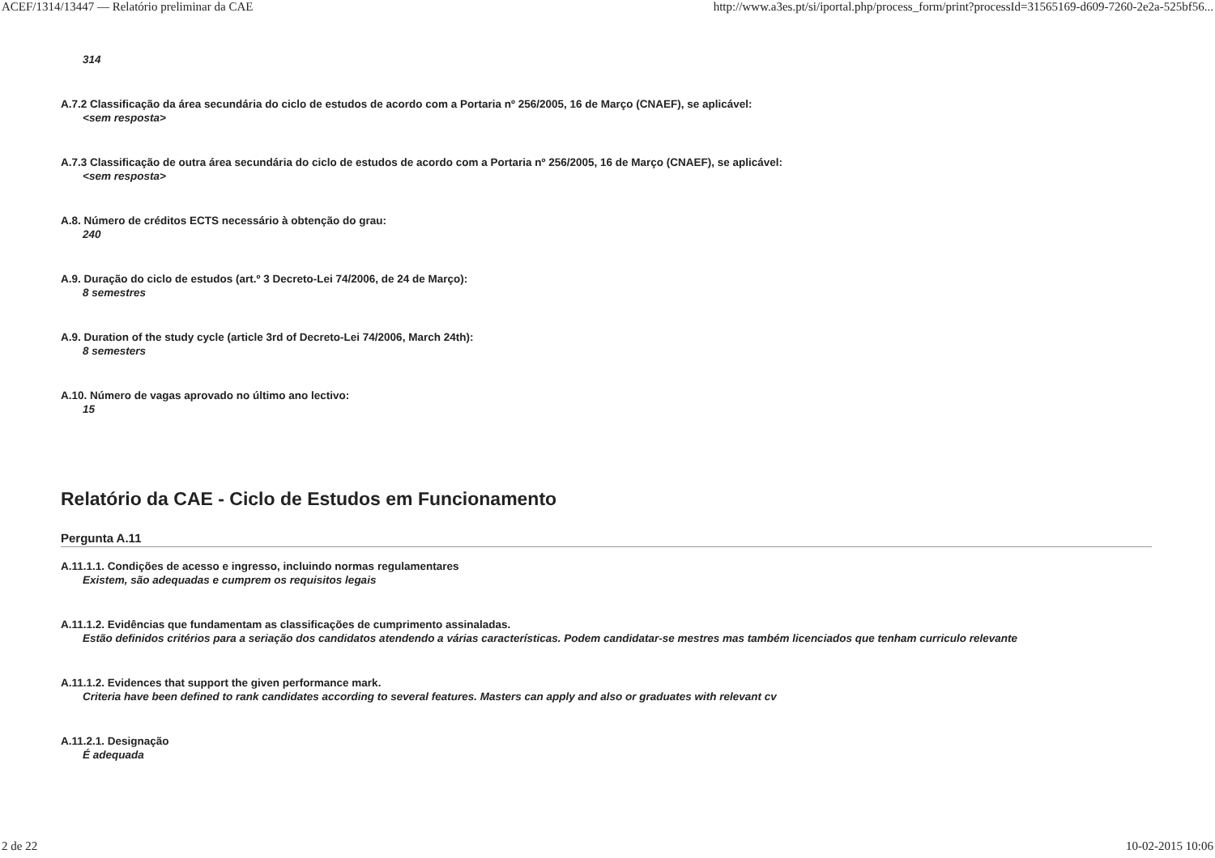ACEF/1314/13447 — Relatório preliminar da CAE http://www.a3es.pt/si/iportal.php/process_form/print?processId=31565169-d609-7260-2e2a-525bf56...
314
A.7.2 Classificação da área secundária do ciclo de estudos de acordo com a Portaria nº 256/2005, 16 de Março (CNAEF), se aplicável:
<sem resposta>
A.7.3 Classificação de outra área secundária do ciclo de estudos de acordo com a Portaria nº 256/2005, 16 de Março (CNAEF), se aplicável:
<sem resposta>
A.8. Número de créditos ECTS necessário à obtenção do grau:
240
A.9. Duração do ciclo de estudos (art.º 3 Decreto-Lei 74/2006, de 24 de Março):
8 semestres
A.9. Duration of the study cycle (article 3rd of Decreto-Lei 74/2006, March 24th):
8 semesters
A.10. Número de vagas aprovado no último ano lectivo:
15
Relatório da CAE - Ciclo de Estudos em Funcionamento
Pergunta A.11
A.11.1.1. Condições de acesso e ingresso, incluindo normas regulamentares
Existem, são adequadas e cumprem os requisitos legais
A.11.1.2. Evidências que fundamentam as classificações de cumprimento assinaladas.
Estão definidos critérios para a seriação dos candidatos atendendo a várias características. Podem candidatar-se mestres mas também licenciados que tenham curriculo relevante
A.11.1.2. Evidences that support the given performance mark.
Criteria have been defined to rank candidates according to several features. Masters can apply and also or graduates with relevant cv
A.11.2.1. Designação
É adequada
2 de 22 10-02-2015 10:06